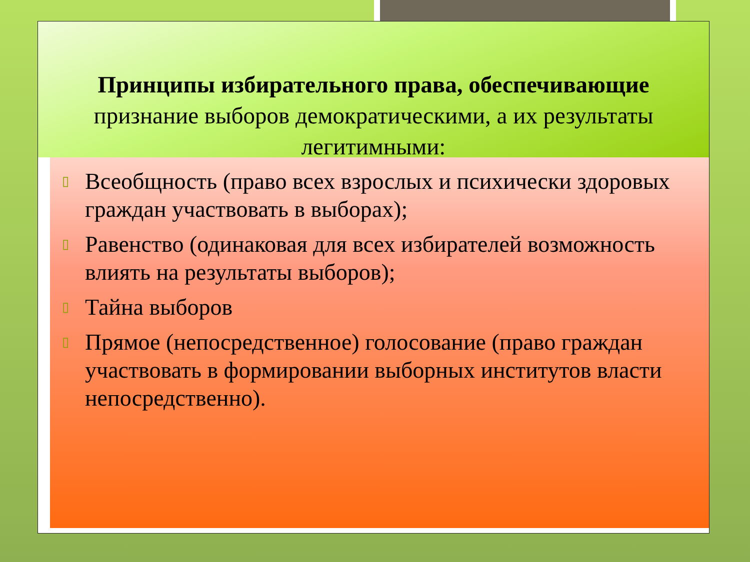▯ Всеобщность (право всех взрослых и психически здоровых граждан участвовать в выборах);
▯ Равенство (одинаковая для всех избирателей возможность влиять на результаты выборов);
▯ Тайна выборов
▯ Прямое (непосредственное) голосование (право граждан участвовать в формировании выборных институтов власти непосредственно).
Принципы избирательного права, обеспечивающие
признание выборов демократическими, а их результаты
легитимными: